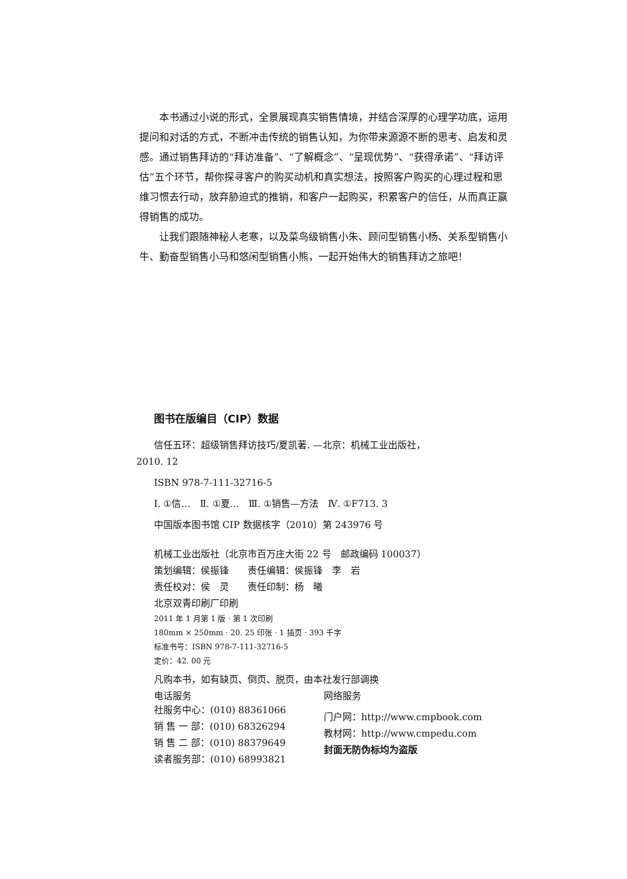本书通过小说的形式，全景展现真实销售情境，并结合深厚的心理学功底，运用提问和对话的方式，不断冲击传统的销售认知，为你带来源源不断的思考、启发和灵感。通过销售拜访的“拜访准备”、“了解概念”、“呈现优势”、“获得承诺”、“拜访评估”五个环节，帮你探寻客户的购买动机和真实想法，按照客户购买的心理过程和思维习惯去行动，放弃胁迫式的推销，和客户一起购买，积累客户的信任，从而真正赢得销售的成功。
让我们跟随神秘人老寒，以及菜鸟级销售小朱、顾问型销售小杨、关系型销售小牛、勤奋型销售小马和悠闲型销售小熊，一起开始伟大的销售拜访之旅吧！
图书在版编目（CIP）数据
信任五环：超级销售拜访技巧/夏凯著. —北京：机械工业出版社，
2010. 12
ISBN 978-7-111-32716-5
Ⅰ. ①信…　Ⅱ. ①夏…　Ⅲ. ①销售—方法　Ⅳ. ①F713. 3
中国版本图书馆 CIP 数据核字（2010）第 243976 号
机械工业出版社（北京市百万庄大街 22 号　邮政编码 100037）
策划编辑：侯振锋　　责任编辑：侯振锋　李　岩
责任校对：侯　灵　　责任印制：杨　曦
北京双青印刷厂印刷
2011 年 1 月第 1 版 · 第 1 次印刷
180mm × 250mm · 20. 25 印张 · 1 插页 · 393 千字
标准书号：ISBN 978-7-111-32716-5
定价：42. 00 元
凡购本书，如有缺页、倒页、脱页，由本社发行部调换
电话服务 网络服务
社服务中心：(010) 88361066
销 售 一 部：(010) 68326294
销 售 二 部：(010) 88379649
读者服务部：(010) 68993821
门户网：http://www.cmpbook.com
教材网：http://www.cmpedu.com
封面无防伪标均为盗版